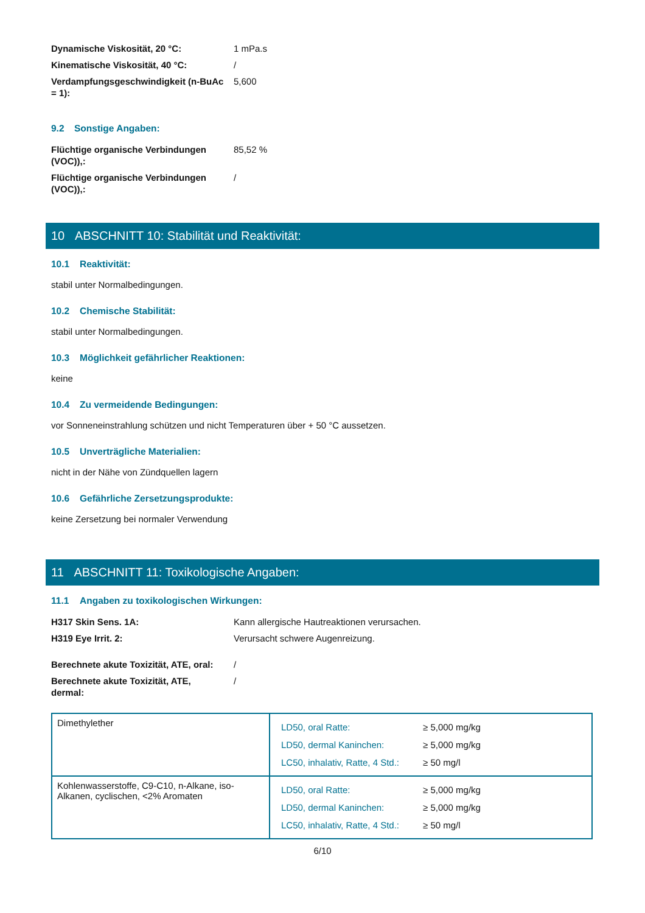Dynamische Viskosität, 20 °C: 1 mPa.s
Kinematische Viskosität, 40 °C: /
Verdampfungsgeschwindigkeit (n-BuAc = 1):
5,600
9.2 Sonstige Angaben:
Flüchtige organische Verbindungen (VOC)),:
85,52 %
Flüchtige organische Verbindungen (VOC)),:
/
10 ABSCHNITT 10: Stabilität und Reaktivität:
10.1 Reaktivität:
stabil unter Normalbedingungen.
10.2 Chemische Stabilität:
stabil unter Normalbedingungen.
10.3 Möglichkeit gefährlicher Reaktionen:
keine
10.4 Zu vermeidende Bedingungen:
vor Sonneneinstrahlung schützen und nicht Temperaturen über + 50 °C aussetzen.
10.5 Unverträgliche Materialien:
nicht in der Nähe von Zündquellen lagern
10.6 Gefährliche Zersetzungsprodukte:
keine Zersetzung bei normaler Verwendung
11 ABSCHNITT 11: Toxikologische Angaben:
11.1 Angaben zu toxikologischen Wirkungen:
H317 Skin Sens. 1A: Kann allergische Hautreaktionen verursachen.
H319 Eye Irrit. 2: Verursacht schwere Augenreizung.
Berechnete akute Toxizität, ATE, oral:
/
Berechnete akute Toxizität, ATE, dermal:
/
| Dimethylether | / LD50, oral Ratte: / ≥ 5,000 mg/kg / / LD50, dermal Kaninchen: / ≥ 5,000 mg/kg / / LC50, inhalativ, Ratte, 4 Std.: / ≥ 50 mg/l / |
| Kohlenwasserstoffe, C9-C10, n-Alkane, iso-Alkanen, cyclischen, <2% Aromaten | / LD50, oral Ratte: / ≥ 5,000 mg/kg / / LD50, dermal Kaninchen: / ≥ 5,000 mg/kg / / LC50, inhalativ, Ratte, 4 Std.: / ≥ 50 mg/l / |
6/10